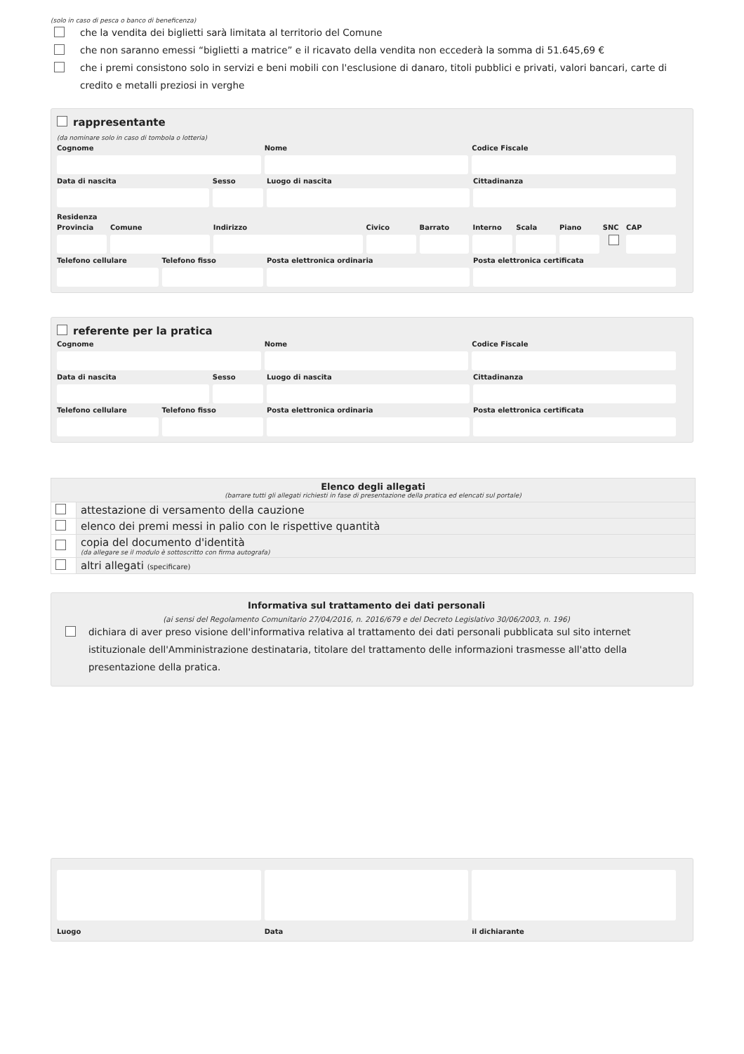(solo in caso di pesca o banco di beneficenza)
che la vendita dei biglietti sarà limitata al territorio del Comune
che non saranno emessi “biglietti a matrice” e il ricavato della vendita non eccederà la somma di 51.645,69 €
che i premi consistono solo in servizi e beni mobili con l'esclusione di danaro, titoli pubblici e privati, valori bancari, carte di credito e metalli preziosi in verghe
rappresentante
(da nominare solo in caso di tombola o lotteria)
Cognome Nome Codice Fiscale
Data di nascita Sesso Luogo di nascita Cittadinanza
Residenza
Provincia Comune Indirizzo Civico Barrato Interno Scala Piano SNC CAP
Telefono cellulare Telefono fisso Posta elettronica ordinaria Posta elettronica certificata
referente per la pratica
Cognome Nome Codice Fiscale
Data di nascita Sesso Luogo di nascita Cittadinanza
Telefono cellulare Telefono fisso Posta elettronica ordinaria Posta elettronica certificata
| Elenco degli allegati (barrare tutti gli allegati richiesti in fase di presentazione della pratica ed elencati sul portale) | |
| --- | --- |
| | attestazione di versamento della cauzione |
| | elenco dei premi messi in palio con le rispettive quantità |
| | copia del documento d'identità (da allegare se il modulo è sottoscritto con firma autografa) |
| | altri allegati (specificare) |
Informativa sul trattamento dei dati personali
(ai sensi del Regolamento Comunitario 27/04/2016, n. 2016/679 e del Decreto Legislativo 30/06/2003, n. 196)
dichiara di aver preso visione dell'informativa relativa al trattamento dei dati personali pubblicata sul sito internet istituzionale dell'Amministrazione destinataria, titolare del trattamento delle informazioni trasmesse all'atto della presentazione della pratica.
Luogo Data il dichiarante